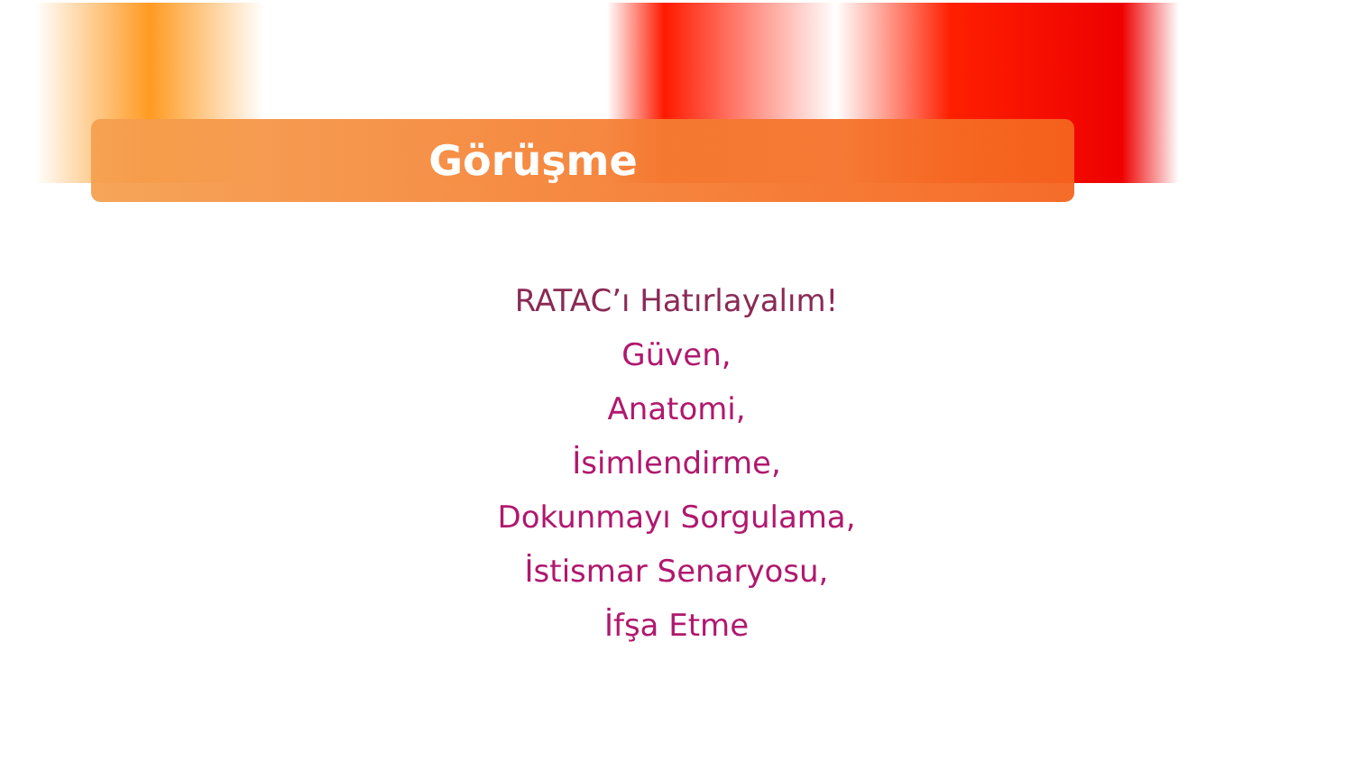Görüşme
RATAC’ı Hatırlayalım!
Güven,
Anatomi,
İsimlendirme,
Dokunmayı Sorgulama,
İstismar Senaryosu,
İfşa Etme